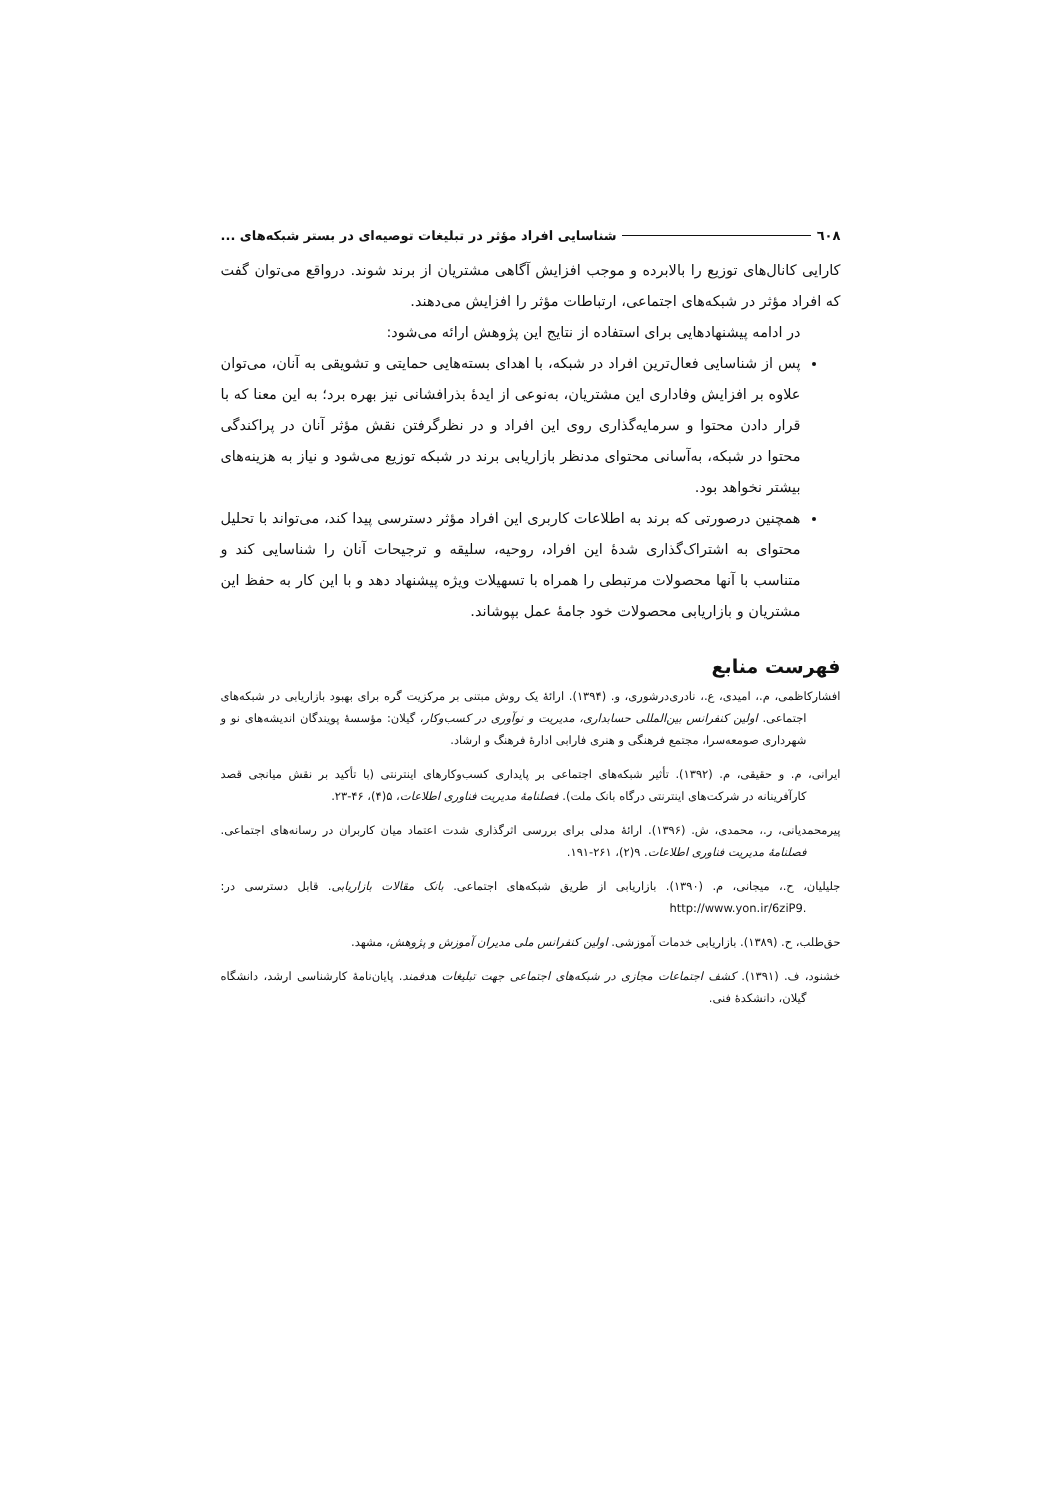٦٠٨ شناسایی افراد مؤثر در تبلیغات توصیه‌ای در بستر شبکه‌های ...
کارایی کانال‌های توزیع را بالابرده و موجب افزایش آگاهی مشتریان از برند شوند. درواقع می‌توان گفت که افراد مؤثر در شبکه‌های اجتماعی، ارتباطات مؤثر را افزایش می‌دهند.
در ادامه پیشنهادهایی برای استفاده از نتایج این پژوهش ارائه می‌شود:
پس از شناسایی فعال‌ترین افراد در شبکه، با اهدای بسته‌هایی حمایتی و تشویقی به آنان، می‌توان علاوه بر افزایش وفاداری این مشتریان، به‌نوعی از ایدهٔ بذرافشانی نیز بهره برد؛ به این معنا که با قرار دادن محتوا و سرمایه‌گذاری روی این افراد و در نظرگرفتن نقش مؤثر آنان در پراکندگی محتوا در شبکه، به‌آسانی محتوای مدنظر بازاریابی برند در شبکه توزیع می‌شود و نیاز به هزینه‌های بیشتر نخواهد بود.
همچنین درصورتی که برند به اطلاعات کاربری این افراد مؤثر دسترسی پیدا کند، می‌تواند با تحلیل محتوای به اشتراک‌گذاری شدهٔ این افراد، روحیه، سلیقه و ترجیحات آنان را شناسایی کند و متناسب با آنها محصولات مرتبطی را همراه با تسهیلات ویژه پیشنهاد دهد و با این کار به حفظ این مشتریان و بازاریابی محصولات خود جامهٔ عمل بپوشاند.
فهرست منابع
افشارکاظمی، م.، امیدی، ع.، نادری‌درشوری، و. (۱۳۹۴). ارائهٔ یک روش مبتنی بر مرکزیت گره برای بهبود بازاریابی در شبکه‌های اجتماعی. اولین کنفرانس بین‌المللی حسابداری، مدیریت و نوآوری در کسب‌وکار، گیلان: مؤسسهٔ پویندگان اندیشه‌های نو و شهرداری صومعه‌سرا، مجتمع فرهنگی و هنری فارابی ادارهٔ فرهنگ و ارشاد.
ایرانی، م. و حقیقی، م. (۱۳۹۲). تأثیر شبکه‌های اجتماعی بر پایداری کسب‌وکارهای اینترنتی (با تأکید بر نقش میانجی قصد کارآفرینانه در شرکت‌های اینترنتی درگاه بانک ملت). فصلنامهٔ مدیریت فناوری اطلاعات، ۵(۴)، ۴۶-۲۳.
پیرمحمدیانی، ر.، محمدی، ش. (۱۳۹۶). ارائهٔ مدلی برای بررسی اثرگذاری شدت اعتماد میان کاربران در رسانه‌های اجتماعی. فصلنامهٔ مدیریت فناوری اطلاعات. ۹(۲)، ۲۶۱-۱۹۱.
جلیلیان، ح.، میجانی، م. (۱۳۹۰). بازاریابی از طریق شبکه‌های اجتماعی. بانک مقالات بازاریابی. قابل دسترسی در: http://www.yon.ir/6ziP9.
حق‌طلب، ح. (۱۳۸۹). بازاریابی خدمات آموزشی. اولین کنفرانس ملی مدیران آموزش و پژوهش، مشهد.
خشنود، ف. (۱۳۹۱). کشف اجتماعات مجازی در شبکه‌های اجتماعی جهت تبلیغات هدفمند. پایان‌نامهٔ کارشناسی ارشد، دانشگاه گیلان، دانشکدهٔ فنی.